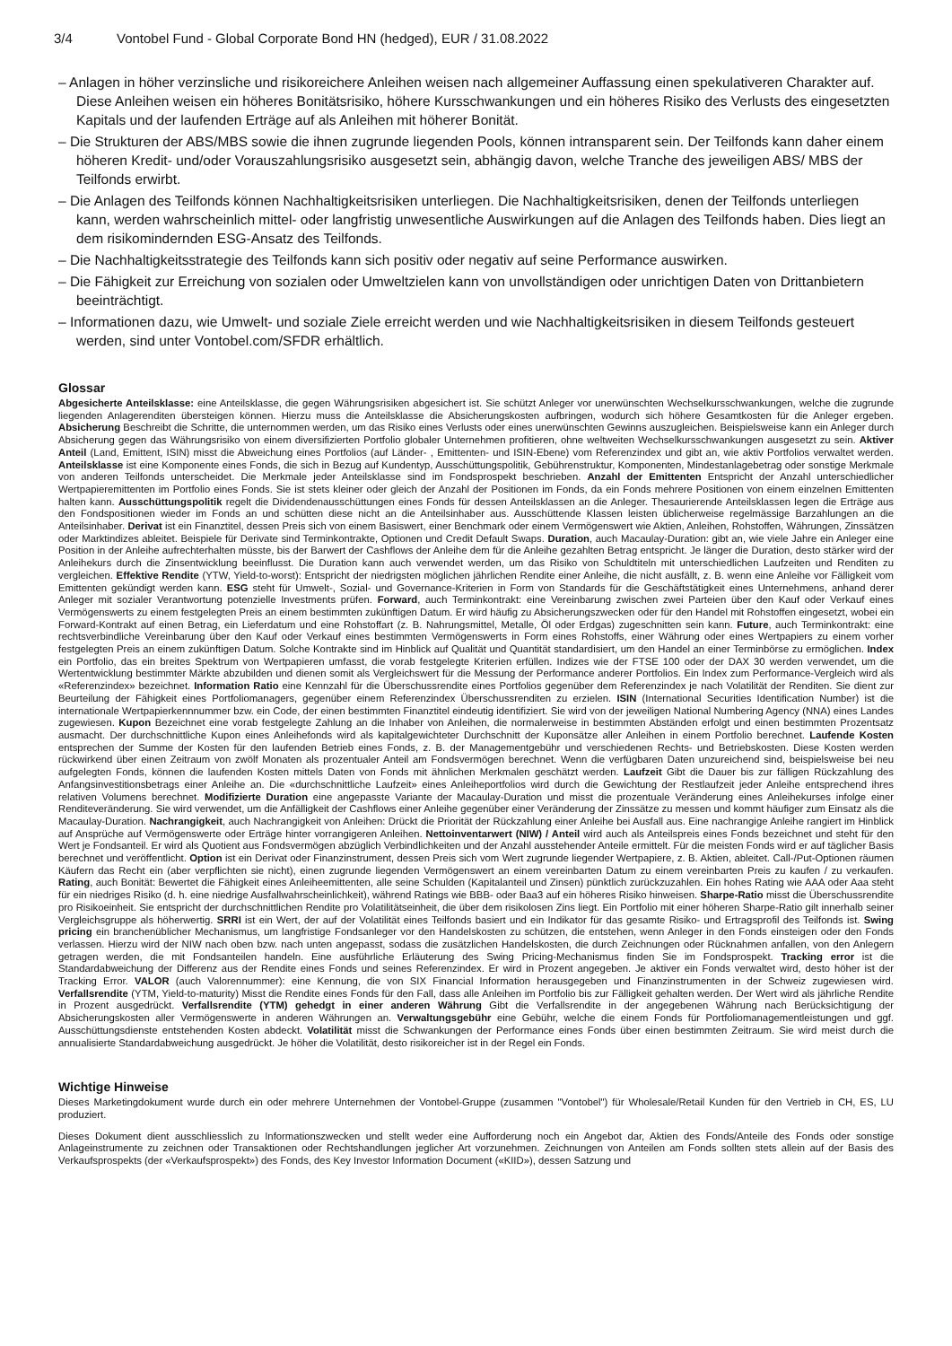3/4 Vontobel Fund - Global Corporate Bond HN (hedged), EUR / 31.08.2022
– Anlagen in höher verzinsliche und risikoreichere Anleihen weisen nach allgemeiner Auffassung einen spekulativeren Charakter auf. Diese Anleihen weisen ein höheres Bonitätsrisiko, höhere Kursschwankungen und ein höheres Risiko des Verlusts des eingesetzten Kapitals und der laufenden Erträge auf als Anleihen mit höherer Bonität.
– Die Strukturen der ABS/MBS sowie die ihnen zugrunde liegenden Pools, können intransparent sein. Der Teilfonds kann daher einem höheren Kredit- und/oder Vorauszahlungsrisiko ausgesetzt sein, abhängig davon, welche Tranche des jeweiligen ABS/ MBS der Teilfonds erwirbt.
– Die Anlagen des Teilfonds können Nachhaltigkeitsrisiken unterliegen. Die Nachhaltigkeitsrisiken, denen der Teilfonds unterliegen kann, werden wahrscheinlich mittel- oder langfristig unwesentliche Auswirkungen auf die Anlagen des Teilfonds haben. Dies liegt an dem risikomindernden ESG-Ansatz des Teilfonds.
– Die Nachhaltigkeitsstrategie des Teilfonds kann sich positiv oder negativ auf seine Performance auswirken.
– Die Fähigkeit zur Erreichung von sozialen oder Umweltzielen kann von unvollständigen oder unrichtigen Daten von Drittanbietern beeinträchtigt.
– Informationen dazu, wie Umwelt- und soziale Ziele erreicht werden und wie Nachhaltigkeitsrisiken in diesem Teilfonds gesteuert werden, sind unter Vontobel.com/SFDR erhältlich.
Glossar
Abgesicherte Anteilsklasse: eine Anteilsklasse, die gegen Währungsrisiken abgesichert ist. Sie schützt Anleger vor unerwünschten Wechselkursschwankungen, welche die zugrunde liegenden Anlagerenditen übersteigen können. Hierzu muss die Anteilsklasse die Absicherungskosten aufbringen, wodurch sich höhere Gesamtkosten für die Anleger ergeben. Absicherung Beschreibt die Schritte, die unternommen werden, um das Risiko eines Verlusts oder eines unerwünschten Gewinns auszugleichen. Beispielsweise kann ein Anleger durch Absicherung gegen das Währungsrisiko von einem diversifizierten Portfolio globaler Unternehmen profitieren, ohne weltweiten Wechselkursschwankungen ausgesetzt zu sein. Aktiver Anteil (Land, Emittent, ISIN) misst die Abweichung eines Portfolios (auf Länder- , Emittenten- und ISIN-Ebene) vom Referenzindex und gibt an, wie aktiv Portfolios verwaltet werden. Anteilsklasse ist eine Komponente eines Fonds, die sich in Bezug auf Kundentyp, Ausschüttungspolitik, Gebührenstruktur, Komponenten, Mindestanlagebetrag oder sonstige Merkmale von anderen Teilfonds unterscheidet. Die Merkmale jeder Anteilsklasse sind im Fondsprospekt beschrieben. Anzahl der Emittenten Entspricht der Anzahl unterschiedlicher Wertpapieremittenten im Portfolio eines Fonds. Sie ist stets kleiner oder gleich der Anzahl der Positionen im Fonds, da ein Fonds mehrere Positionen von einem einzelnen Emittenten halten kann. Ausschüttungspolitik regelt die Dividendenausschüttungen eines Fonds für dessen Anteilsklassen an die Anleger. Thesaurierende Anteilsklassen legen die Erträge aus den Fondspositionen wieder im Fonds an und schütten diese nicht an die Anteilsinhaber aus. Ausschüttende Klassen leisten üblicherweise regelmässige Barzahlungen an die Anteilsinhaber. Derivat ist ein Finanztitel, dessen Preis sich von einem Basiswert, einer Benchmark oder einem Vermögenswert wie Aktien, Anleihen, Rohstoffen, Währungen, Zinssätzen oder Marktindizes ableitet. Beispiele für Derivate sind Terminkontrakte, Optionen und Credit Default Swaps. Duration, auch Macaulay-Duration: gibt an, wie viele Jahre ein Anleger eine Position in der Anleihe aufrechterhalten müsste, bis der Barwert der Cashflows der Anleihe dem für die Anleihe gezahlten Betrag entspricht. Je länger die Duration, desto stärker wird der Anleihekurs durch die Zinsentwicklung beeinflusst. Die Duration kann auch verwendet werden, um das Risiko von Schuldtiteln mit unterschiedlichen Laufzeiten und Renditen zu vergleichen. Effektive Rendite (YTW, Yield-to-worst): Entspricht der niedrigsten möglichen jährlichen Rendite einer Anleihe, die nicht ausfällt, z. B. wenn eine Anleihe vor Fälligkeit vom Emittenten gekündigt werden kann. ESG steht für Umwelt-, Sozial- und Governance-Kriterien in Form von Standards für die Geschäftstätigkeit eines Unternehmens, anhand derer Anleger mit sozialer Verantwortung potenzielle Investments prüfen. Forward, auch Terminkontrakt: eine Vereinbarung zwischen zwei Parteien über den Kauf oder Verkauf eines Vermögenswerts zu einem festgelegten Preis an einem bestimmten zukünftigen Datum. Er wird häufig zu Absicherungszwecken oder für den Handel mit Rohstoffen eingesetzt, wobei ein Forward-Kontrakt auf einen Betrag, ein Lieferdatum und eine Rohstoffart (z. B. Nahrungsmittel, Metalle, Öl oder Erdgas) zugeschnitten sein kann. Future, auch Terminkontrakt: eine rechtsverbindliche Vereinbarung über den Kauf oder Verkauf eines bestimmten Vermögenswerts in Form eines Rohstoffs, einer Währung oder eines Wertpapiers zu einem vorher festgelegten Preis an einem zukünftigen Datum. Solche Kontrakte sind im Hinblick auf Qualität und Quantität standardisiert, um den Handel an einer Terminbörse zu ermöglichen. Index ein Portfolio, das ein breites Spektrum von Wertpapieren umfasst, die vorab festgelegte Kriterien erfüllen. Indizes wie der FTSE 100 oder der DAX 30 werden verwendet, um die Wertentwicklung bestimmter Märkte abzubilden und dienen somit als Vergleichswert für die Messung der Performance anderer Portfolios. Ein Index zum Performance-Vergleich wird als «Referenzindex» bezeichnet. Information Ratio eine Kennzahl für die Überschussrendite eines Portfolios gegenüber dem Referenzindex je nach Volatilität der Renditen. Sie dient zur Beurteilung der Fähigkeit eines Portfoliomanagers, gegenüber einem Referenzindex Überschussrenditen zu erzielen. ISIN (International Securities Identification Number) ist die internationale Wertpapierkennnummer bzw. ein Code, der einen bestimmten Finanztitel eindeutig identifiziert. Sie wird von der jeweiligen National Numbering Agency (NNA) eines Landes zugewiesen. Kupon Bezeichnet eine vorab festgelegte Zahlung an die Inhaber von Anleihen, die normalerweise in bestimmten Abständen erfolgt und einen bestimmten Prozentsatz ausmacht. Der durchschnittliche Kupon eines Anleihefonds wird als kapitalgewichteter Durchschnitt der Kuponsätze aller Anleihen in einem Portfolio berechnet. Laufende Kosten entsprechen der Summe der Kosten für den laufenden Betrieb eines Fonds, z. B. der Managementgebühr und verschiedenen Rechts- und Betriebskosten. Diese Kosten werden rückwirkend über einen Zeitraum von zwölf Monaten als prozentualer Anteil am Fondsvermögen berechnet. Wenn die verfügbaren Daten unzureichend sind, beispielsweise bei neu aufgelegten Fonds, können die laufenden Kosten mittels Daten von Fonds mit ähnlichen Merkmalen geschätzt werden. Laufzeit Gibt die Dauer bis zur fälligen Rückzahlung des Anfangsinvestitionsbetrags einer Anleihe an. Die «durchschnittliche Laufzeit» eines Anleiheportfolios wird durch die Gewichtung der Restlaufzeit jeder Anleihe entsprechend ihres relativen Volumens berechnet. Modifizierte Duration eine angepasste Variante der Macaulay-Duration und misst die prozentuale Veränderung eines Anleihekurses infolge einer Renditeveränderung. Sie wird verwendet, um die Anfälligkeit der Cashflows einer Anleihe gegenüber einer Veränderung der Zinssätze zu messen und kommt häufiger zum Einsatz als die Macaulay-Duration. Nachrangigkeit, auch Nachrangigkeit von Anleihen: Drückt die Priorität der Rückzahlung einer Anleihe bei Ausfall aus. Eine nachrangige Anleihe rangiert im Hinblick auf Ansprüche auf Vermögenswerte oder Erträge hinter vorrangigeren Anleihen. Nettoinventarwert (NIW) / Anteil wird auch als Anteilspreis eines Fonds bezeichnet und steht für den Wert je Fondsanteil. Er wird als Quotient aus Fondsvermögen abzüglich Verbindlichkeiten und der Anzahl ausstehender Anteile ermittelt. Für die meisten Fonds wird er auf täglicher Basis berechnet und veröffentlicht. Option ist ein Derivat oder Finanzinstrument, dessen Preis sich vom Wert zugrunde liegender Wertpapiere, z. B. Aktien, ableitet. Call-/Put-Optionen räumen Käufern das Recht ein (aber verpflichten sie nicht), einen zugrunde liegenden Vermögenswert an einem vereinbarten Datum zu einem vereinbarten Preis zu kaufen / zu verkaufen. Rating, auch Bonität: Bewertet die Fähigkeit eines Anleiheemittenten, alle seine Schulden (Kapitalanteil und Zinsen) pünktlich zurückzuzahlen. Ein hohes Rating wie AAA oder Aaa steht für ein niedriges Risiko (d. h. eine niedrige Ausfallwahrscheinlichkeit), während Ratings wie BBB- oder Baa3 auf ein höheres Risiko hinweisen. Sharpe-Ratio misst die Überschussrendite pro Risikoeinheit. Sie entspricht der durchschnittlichen Rendite pro Volatilitätseinheit, die über dem risikolosen Zins liegt. Ein Portfolio mit einer höheren Sharpe-Ratio gilt innerhalb seiner Vergleichsgruppe als höherwertig. SRRI ist ein Wert, der auf der Volatilität eines Teilfonds basiert und ein Indikator für das gesamte Risiko- und Ertragsprofil des Teilfonds ist. Swing pricing ein branchenüblicher Mechanismus, um langfristige Fondsanleger vor den Handelskosten zu schützen, die entstehen, wenn Anleger in den Fonds einsteigen oder den Fonds verlassen. Hierzu wird der NIW nach oben bzw. nach unten angepasst, sodass die zusätzlichen Handelskosten, die durch Zeichnungen oder Rücknahmen anfallen, von den Anlegern getragen werden, die mit Fondsanteilen handeln. Eine ausführliche Erläuterung des Swing Pricing-Mechanismus finden Sie im Fondsprospekt. Tracking error ist die Standardabweichung der Differenz aus der Rendite eines Fonds und seines Referenzindex. Er wird in Prozent angegeben. Je aktiver ein Fonds verwaltet wird, desto höher ist der Tracking Error. VALOR (auch Valorennummer): eine Kennung, die von SIX Financial Information herausgegeben und Finanzinstrumenten in der Schweiz zugewiesen wird. Verfallsrendite (YTM, Yield-to-maturity) Misst die Rendite eines Fonds für den Fall, dass alle Anleihen im Portfolio bis zur Fälligkeit gehalten werden. Der Wert wird als jährliche Rendite in Prozent ausgedrückt. Verfallsrendite (YTM) gehedgt in einer anderen Währung Gibt die Verfallsrendite in der angegebenen Währung nach Berücksichtigung der Absicherungskosten aller Vermögenswerte in anderen Währungen an. Verwaltungsgebühr eine Gebühr, welche die einem Fonds für Portfoliomanagementleistungen und ggf. Ausschüttungsdienste entstehenden Kosten abdeckt. Volatilität misst die Schwankungen der Performance eines Fonds über einen bestimmten Zeitraum. Sie wird meist durch die annualisierte Standardabweichung ausgedrückt. Je höher die Volatilität, desto risikoreicher ist in der Regel ein Fonds.
Wichtige Hinweise
Dieses Marketingdokument wurde durch ein oder mehrere Unternehmen der Vontobel-Gruppe (zusammen "Vontobel") für Wholesale/Retail Kunden für den Vertrieb in CH, ES, LU produziert.
Dieses Dokument dient ausschliesslich zu Informationszwecken und stellt weder eine Aufforderung noch ein Angebot dar, Aktien des Fonds/Anteile des Fonds oder sonstige Anlageinstrumente zu zeichnen oder Transaktionen oder Rechtshandlungen jeglicher Art vorzunehmen. Zeichnungen von Anteilen am Fonds sollten stets allein auf der Basis des Verkaufsprospekts (der «Verkaufsprospekt») des Fonds, des Key Investor Information Document («KIID»), dessen Satzung und